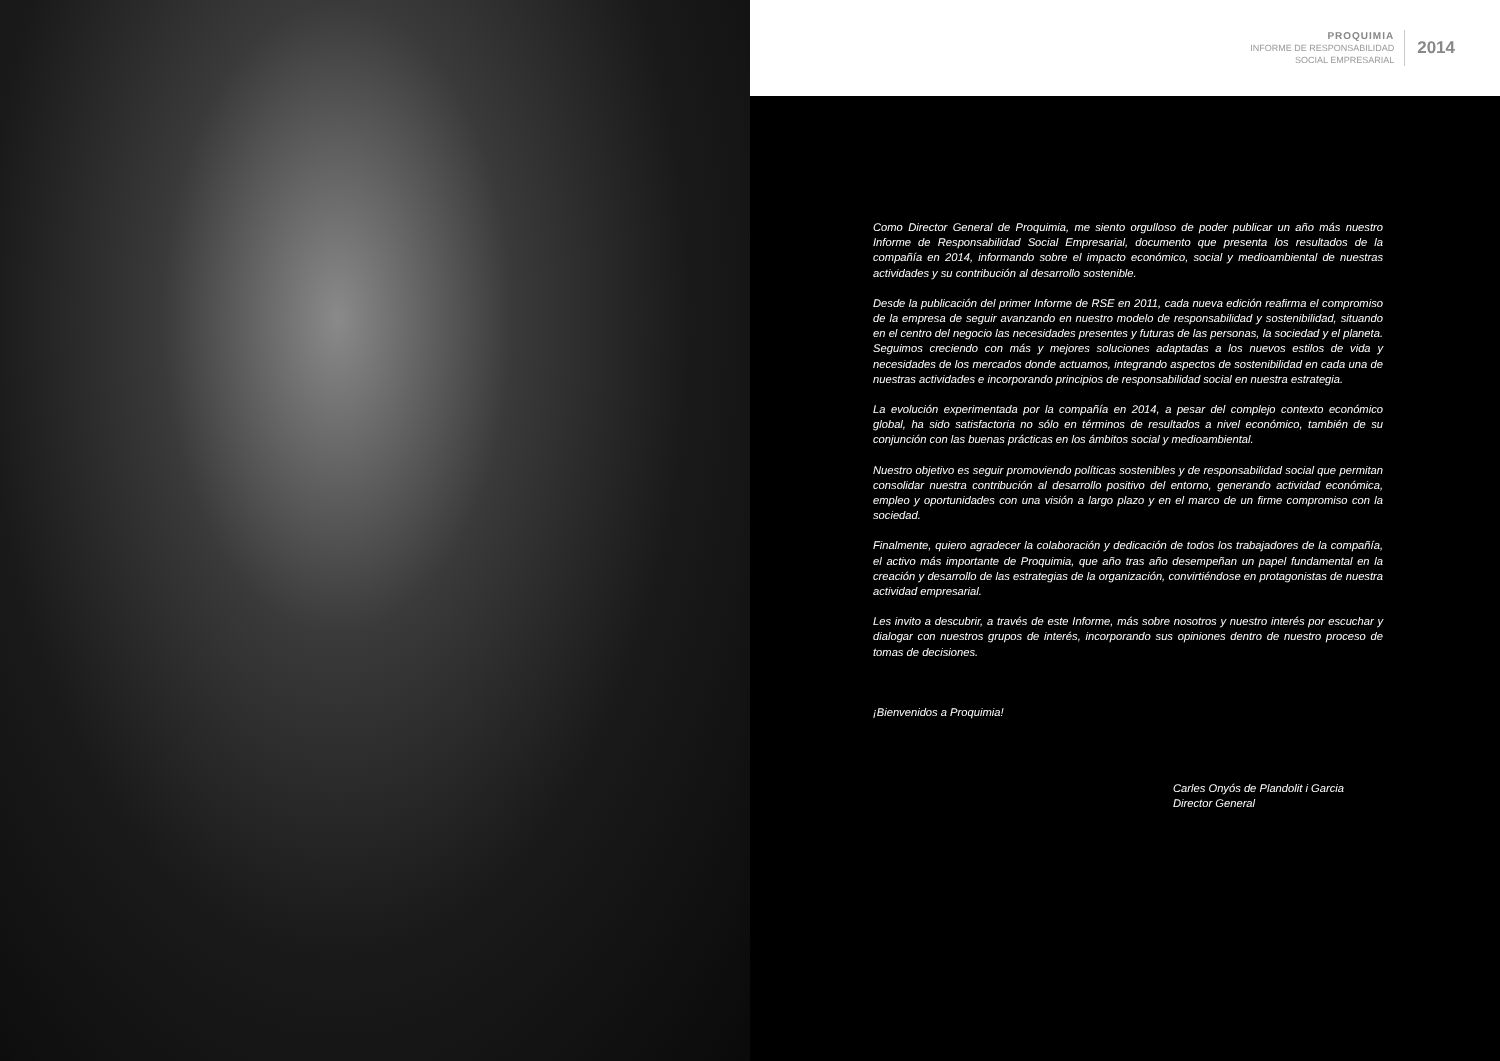PROQUIMIA
INFORME DE RESPONSABILIDAD
SOCIAL EMPRESARIAL
2014
Como Director General de Proquimia, me siento orgulloso de poder publicar un año más nuestro Informe de Responsabilidad Social Empresarial, documento que presenta los resultados de la compañía en 2014, informando sobre el impacto económico, social y medioambiental de nuestras actividades y su contribución al desarrollo sostenible.
Desde la publicación del primer Informe de RSE en 2011, cada nueva edición reafirma el compromiso de la empresa de seguir avanzando en nuestro modelo de responsabilidad y sostenibilidad, situando en el centro del negocio las necesidades presentes y futuras de las personas, la sociedad y el planeta. Seguimos creciendo con más y mejores soluciones adaptadas a los nuevos estilos de vida y necesidades de los mercados donde actuamos, integrando aspectos de sostenibilidad en cada una de nuestras actividades e incorporando principios de responsabilidad social en nuestra estrategia.
La evolución experimentada por la compañía en 2014, a pesar del complejo contexto económico global, ha sido satisfactoria no sólo en términos de resultados a nivel económico, también de su conjunción con las buenas prácticas en los ámbitos social y medioambiental.
Nuestro objetivo es seguir promoviendo políticas sostenibles y de responsabilidad social que permitan consolidar nuestra contribución al desarrollo positivo del entorno, generando actividad económica, empleo y oportunidades con una visión a largo plazo y en el marco de un firme compromiso con la sociedad.
Finalmente, quiero agradecer la colaboración y dedicación de todos los trabajadores de la compañía, el activo más importante de Proquimia, que año tras año desempeñan un papel fundamental en la creación y desarrollo de las estrategias de la organización, convirtiéndose en protagonistas de nuestra actividad empresarial.
Les invito a descubrir, a través de este Informe, más sobre nosotros y nuestro interés por escuchar y dialogar con nuestros grupos de interés, incorporando sus opiniones dentro de nuestro proceso de tomas de decisiones.
¡Bienvenidos a Proquimia!
​
Carles Onyós de Plandolit i Garcia
Director General